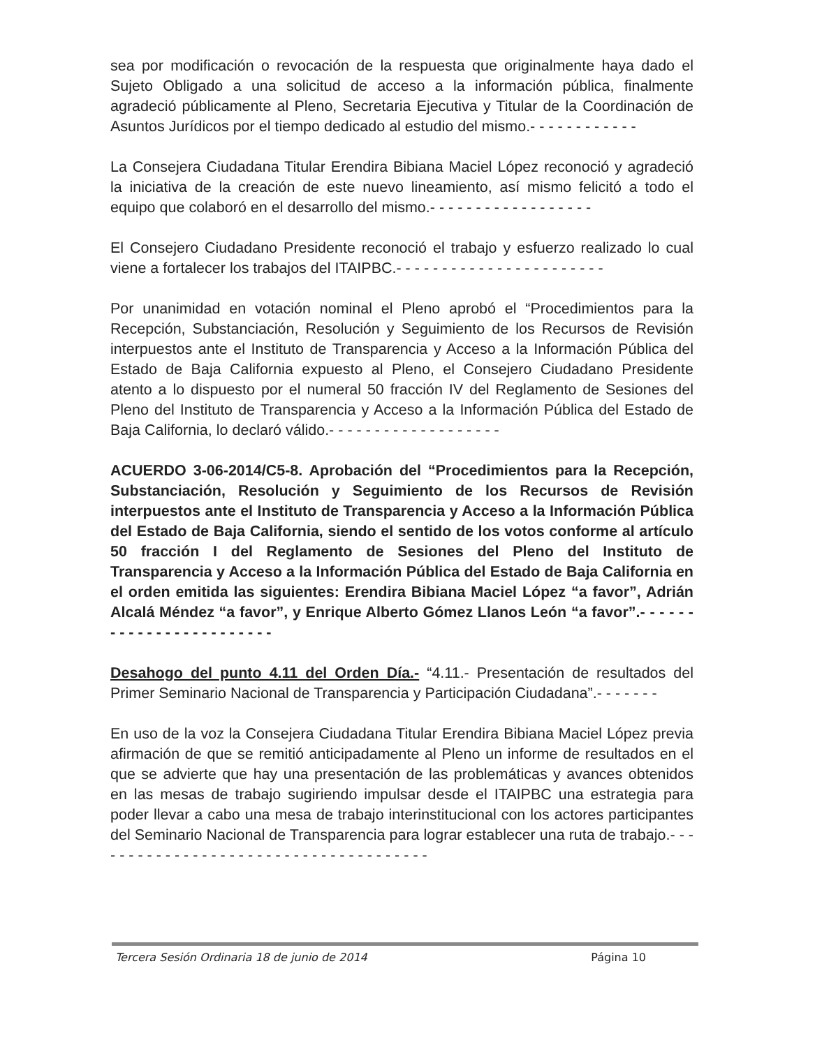sea por modificación o revocación de la respuesta que originalmente haya dado el Sujeto Obligado a una solicitud de acceso a la información pública, finalmente agradeció públicamente al Pleno, Secretaria Ejecutiva y Titular de la Coordinación de Asuntos Jurídicos por el tiempo dedicado al estudio del mismo.- - - - - - - - - - - -
La Consejera Ciudadana Titular Erendira Bibiana Maciel López reconoció y agradeció la iniciativa de la creación de este nuevo lineamiento, así mismo felicitó a todo el equipo que colaboró en el desarrollo del mismo.- - - - - - - - - - - - - - - - - -
El Consejero Ciudadano Presidente reconoció el trabajo y esfuerzo realizado lo cual viene a fortalecer los trabajos del ITAIPBC.- - - - - - - - - - - - - - - - - - - - - - -
Por unanimidad en votación nominal el Pleno aprobó el “Procedimientos para la Recepción, Substanciación, Resolución y Seguimiento de los Recursos de Revisión interpuestos ante el Instituto de Transparencia y Acceso a la Información Pública del Estado de Baja California expuesto al Pleno, el Consejero Ciudadano Presidente atento a lo dispuesto por el numeral 50 fracción IV del Reglamento de Sesiones del Pleno del Instituto de Transparencia y Acceso a la Información Pública del Estado de Baja California, lo declaró válido.- - - - - - - - - - - - - - - - - - -
ACUERDO 3-06-2014/C5-8. Aprobación del “Procedimientos para la Recepción, Substanciación, Resolución y Seguimiento de los Recursos de Revisión interpuestos ante el Instituto de Transparencia y Acceso a la Información Pública del Estado de Baja California, siendo el sentido de los votos conforme al artículo 50 fracción I del Reglamento de Sesiones del Pleno del Instituto de Transparencia y Acceso a la Información Pública del Estado de Baja California en el orden emitida las siguientes: Erendira Bibiana Maciel López “a favor”, Adrián Alcalá Méndez “a favor”, y Enrique Alberto Gómez Llanos León “a favor”.- - - - - - - - - - - - - - - - - - - - - - - -
Desahogo del punto 4.11 del Orden Día.- “4.11.- Presentación de resultados del Primer Seminario Nacional de Transparencia y Participación Ciudadana”.- - - - - - -
En uso de la voz la Consejera Ciudadana Titular Erendira Bibiana Maciel López previa afirmación de que se remitió anticipadamente al Pleno un informe de resultados en el que se advierte que hay una presentación de las problemáticas y avances obtenidos en las mesas de trabajo sugiriendo impulsar desde el ITAIPBC una estrategia para poder llevar a cabo una mesa de trabajo interinstitucional con los actores participantes del Seminario Nacional de Transparencia para lograr establecer una ruta de trabajo.- - - - - - - - - - - - - - - - - - - - - - - - - - - - - - - - - - - - - -
Tercera Sesión Ordinaria 18 de junio de 2014 Página 10